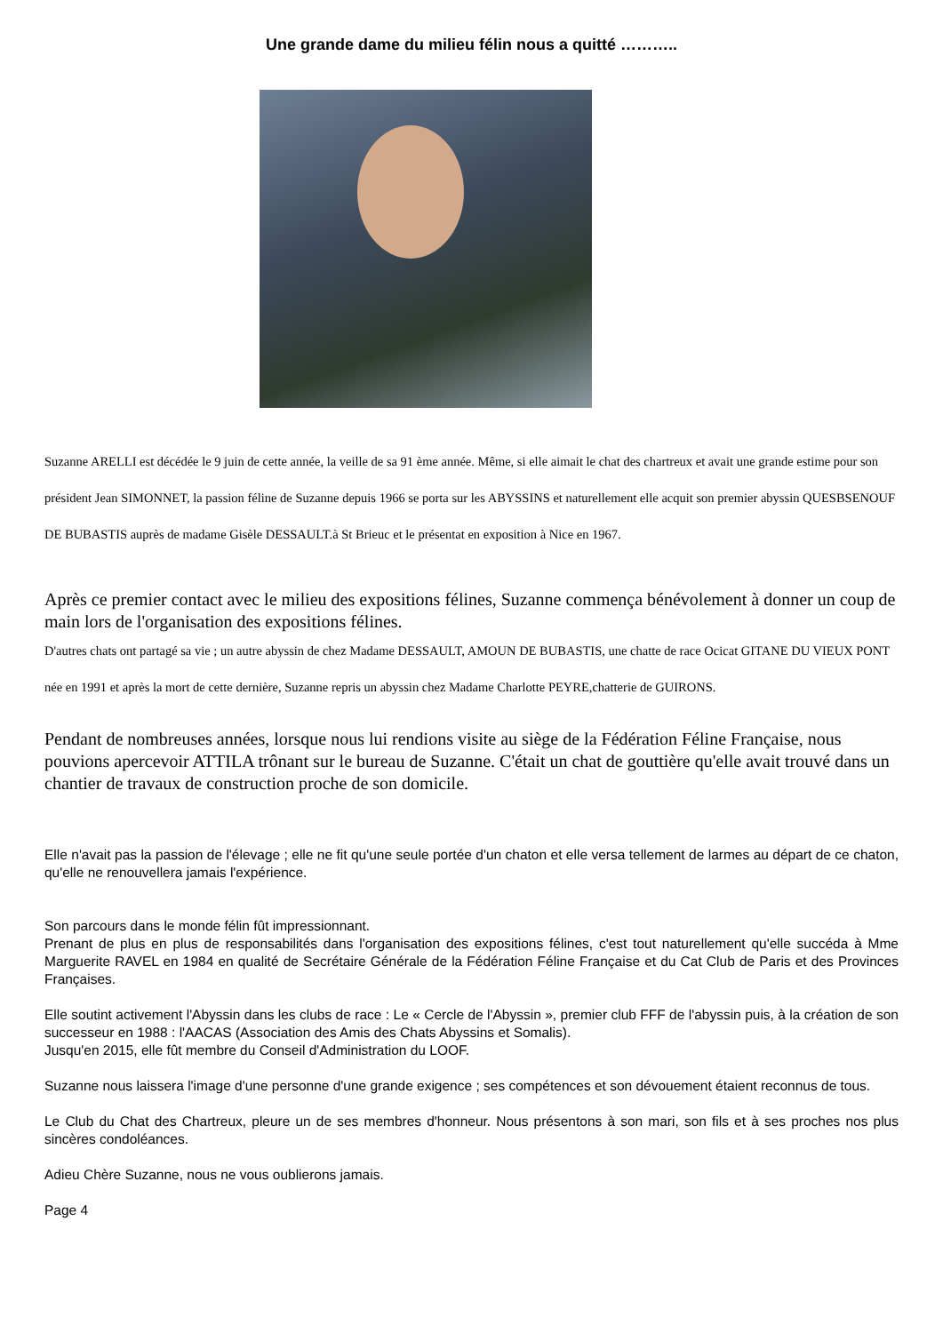Une grande dame du milieu félin nous a quitté ………..
Suzanne ARELLI est décédée le 9 juin de cette année, la veille de sa 91 ème année. Même, si elle aimait le chat des chartreux et avait une grande estime pour son président Jean SIMONNET, la passion féline de Suzanne depuis 1966 se porta sur les ABYSSINS et naturellement elle acquit son premier abyssin QUESBSENOUF DE BUBASTIS auprès de madame Gisèle DESSAULT.à St Brieuc et le présentat en exposition à Nice en 1967.
Après ce premier contact avec le milieu des expositions félines, Suzanne commença bénévolement à donner un coup de main lors de l'organisation des expositions félines.
D'autres chats ont partagé sa vie ; un autre abyssin de chez Madame DESSAULT, AMOUN DE BUBASTIS, une chatte de race Ocicat GITANE DU VIEUX PONT née en 1991 et après la mort de cette dernière, Suzanne repris un abyssin chez Madame Charlotte PEYRE,chatterie de GUIRONS.
Pendant de nombreuses années, lorsque nous lui rendions visite au siège de la Fédération Féline Française, nous pouvions apercevoir ATTILA trônant sur le bureau de Suzanne. C'était un chat de gouttière qu'elle avait trouvé dans un chantier de travaux de construction proche de son domicile.
Elle n'avait pas la passion de l'élevage ; elle ne fit qu'une seule portée d'un chaton et elle versa tellement de larmes au départ de ce chaton, qu'elle ne renouvellera jamais l'expérience.
Son parcours dans le monde félin fût impressionnant.
Prenant de plus en plus de responsabilités dans l'organisation des expositions félines, c'est tout naturellement qu'elle succéda à Mme Marguerite RAVEL en 1984 en qualité de Secrétaire Générale de la Fédération Féline Française et du Cat Club de Paris et des Provinces Françaises.
Elle soutint activement l'Abyssin dans les clubs de race : Le « Cercle de l'Abyssin », premier club FFF de l'abyssin puis, à la création de son successeur en 1988 : l'AACAS (Association des Amis des Chats Abyssins et Somalis).
Jusqu'en 2015, elle fût membre du Conseil d'Administration du LOOF.
Suzanne nous laissera l'image d'une personne d'une grande exigence ; ses compétences et son dévouement étaient reconnus de tous.
Le Club du Chat des Chartreux, pleure un de ses membres d'honneur. Nous présentons à son mari, son fils et à ses proches nos plus sincères condoléances.
Adieu Chère Suzanne, nous ne vous oublierons jamais.
Page 4